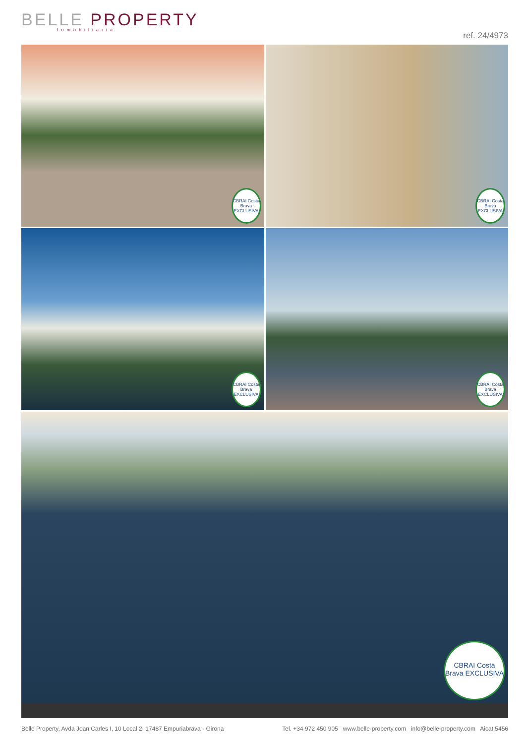BELLE PROPERTY Inmobiliaria
ref. 24/4973
CBRAI Costa Brava EXCLUSIVA
CBRAI Costa Brava EXCLUSIVA
CBRAI Costa Brava EXCLUSIVA
CBRAI Costa Brava EXCLUSIVA
CBRAI Costa Brava EXCLUSIVA
Belle Property, Avda Joan Carles I, 10 Local 2, 17487 Empuriabrava - Girona Tel. +34 972 450 905 www.belle-property.com info@belle-property.com Aicat:5456